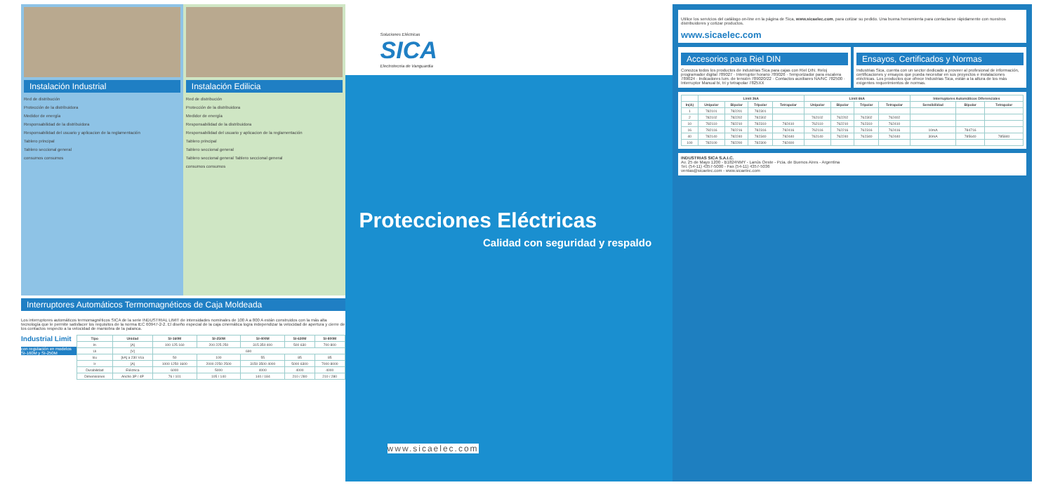Instalación Industrial
Red de distribución
Protección de la distribuidora
Medidor de energía
Responsabilidad de la distribuidora
Responsabilidad del usuario y aplicacion de la reglamentación
Tablero principal
Tablero seccional general
consumos consumos
Instalación Edilicia
Red de distribución
Protección de la distribuidora
Medidor de energía
Responsabilidad de la distribuidora
Responsabilidad del usuario y aplicacion de la reglamentación
Tablero principal
Tablero seccional general
Tablero seccional general Tablero seccional general
consumos consumos
Interruptores Automáticos Termomagnéticos de Caja Moldeada
Los interruptores automáticos termomagnéticos SICA de la serie INDUSTRIAL LIMIT de intensidades nominales de 100 A a 800 A están construidos con la más alta tecnología que le permite satisfacer los requisitos de la norma IEC 60947-2-2. El diseño especial de la caja cinemática logra independizar la velocidad de apertura y cierre de los contactos respecto a la velocidad de maniobra de la palanca.
Industrial Limit
con regulación en modelos SI-160M y SI-250M
| Tipo | Unidad | SI-160M | SI-250M | SI-400M | SI-630M | SI-800M |
| --- | --- | --- | --- | --- | --- | --- |
| In | [A] | 100 125 160 | 200 225 250 | 315 350 400 | 500 630 | 700 800 |
| Ui | [V] | 690 | | | | |
| Icu | [kA] a 230 Vca | 50 | 100 | 55 | 85 | 85 |
| Ir | [A] | 1000 1250 1600 | 2000 2250 2500 | 3150 3500 4000 | 5000 6300 | 7000 8000 |
| Durabilidad | Eléctrica | 6000 | 5000 | 4000 | 4000 | 4000 |
| Dimensiones | Ancho 3P / 4P | 76 / 101 | 105 / 140 | 140 / 184 | 210 / 280 | 210 / 280 |
Soluciones Eléctricas
SICA
Electrotecnia de Vanguardia
Protecciones Eléctricas
Calidad con seguridad y respaldo
www.sicaelec.com
Utilice los servicios del catálogo on-line en la página de Sica, www.sicaelec.com, para cotizar su pedido. Una buena herramienta para contactarse rápidamente con nuestros distribuidores y cotizar productos.
www.sicaelec.com
Accesorios para Riel DIN
Conozca todos los productos de industrias Sica para cajas con Riel DIN. Reloj programador digital 789027 · Interruptor horario 789026 · Temporizador para escalera 789024 · Indicadores lum. de tensión 789020/22 · Contactos auxiliares NA/NC 782500 · Interruptor Manual bi, tri y tetrapolar 7825XX
Ensayos, Certificados y Normas
Industrias Sica, cuenta con un sector dedicado a proveer al profesional de información, certificaciones y ensayos que pueda necesitar en sus proyectos e instalaciones eléctricas. Los productos que ofrece Industrias Sica, están a la altura de los más exigentes requerimientos de normas.
| | Limit 3kA | | | | Limit 6kA | | | | Interruptores Automáticos Diferenciales | | |
| --- | --- | --- | --- | --- | --- | --- | --- | --- | --- | --- | --- |
| In(A) | Unipolar | Bipolar | Tripolar | Tetrapolar | Unipolar | Bipolar | Tripolar | Tetrapolar | Sensibilidad | Bipolar | Tetrapolar |
| 1 | 782101 | 782201 | 782301 | | | | | | | | |
| 2 | 782102 | 782202 | 782302 | | 762102 | 762202 | 762302 | 762402 | | | |
| 10 | 782110 | 782210 | 782310 | 782410 | 762110 | 762210 | 762310 | 762410 | | | |
| 16 | 782116 | 782216 | 782316 | 782416 | 762116 | 762216 | 762316 | 762416 | 10mA | 784716 | |
| 40 | 782140 | 782240 | 782340 | 782440 | 762140 | 762240 | 762340 | 762440 | 30mA | 785640 | 785840 |
| 100 | 782100 | 782200 | 782300 | 782400 | | | | | | | |
INDUSTRIAS SICA S.A.I.C.
Av. 25 de Mayo 1200 - B1824NMY - Lanús Oeste - Pcia. de Buenos Aires - Argentina
Tel. (54-11) 4357-5000 - Fax (54-11) 4357-5036
ventas@sicaelec.com - www.sicaelec.com